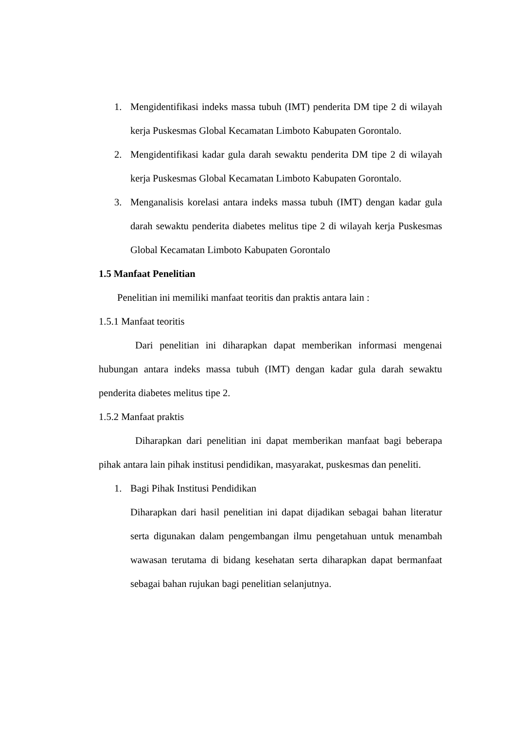1. Mengidentifikasi indeks massa tubuh (IMT) penderita DM tipe 2 di wilayah kerja Puskesmas Global Kecamatan Limboto Kabupaten Gorontalo.
2. Mengidentifikasi kadar gula darah sewaktu penderita DM tipe 2 di wilayah kerja Puskesmas Global Kecamatan Limboto Kabupaten Gorontalo.
3. Menganalisis korelasi antara indeks massa tubuh (IMT) dengan kadar gula darah sewaktu penderita diabetes melitus tipe 2 di wilayah kerja Puskesmas Global Kecamatan Limboto Kabupaten Gorontalo
1.5 Manfaat Penelitian
Penelitian ini memiliki manfaat teoritis dan praktis antara lain :
1.5.1 Manfaat teoritis
Dari penelitian ini diharapkan dapat memberikan informasi mengenai hubungan antara indeks massa tubuh (IMT) dengan kadar gula darah sewaktu penderita diabetes melitus tipe 2.
1.5.2 Manfaat praktis
Diharapkan dari penelitian ini dapat memberikan manfaat bagi beberapa pihak antara lain pihak institusi pendidikan, masyarakat, puskesmas dan peneliti.
1. Bagi Pihak Institusi Pendidikan
Diharapkan dari hasil penelitian ini dapat dijadikan sebagai bahan literatur serta digunakan dalam pengembangan ilmu pengetahuan untuk menambah wawasan terutama di bidang kesehatan serta diharapkan dapat bermanfaat sebagai bahan rujukan bagi penelitian selanjutnya.